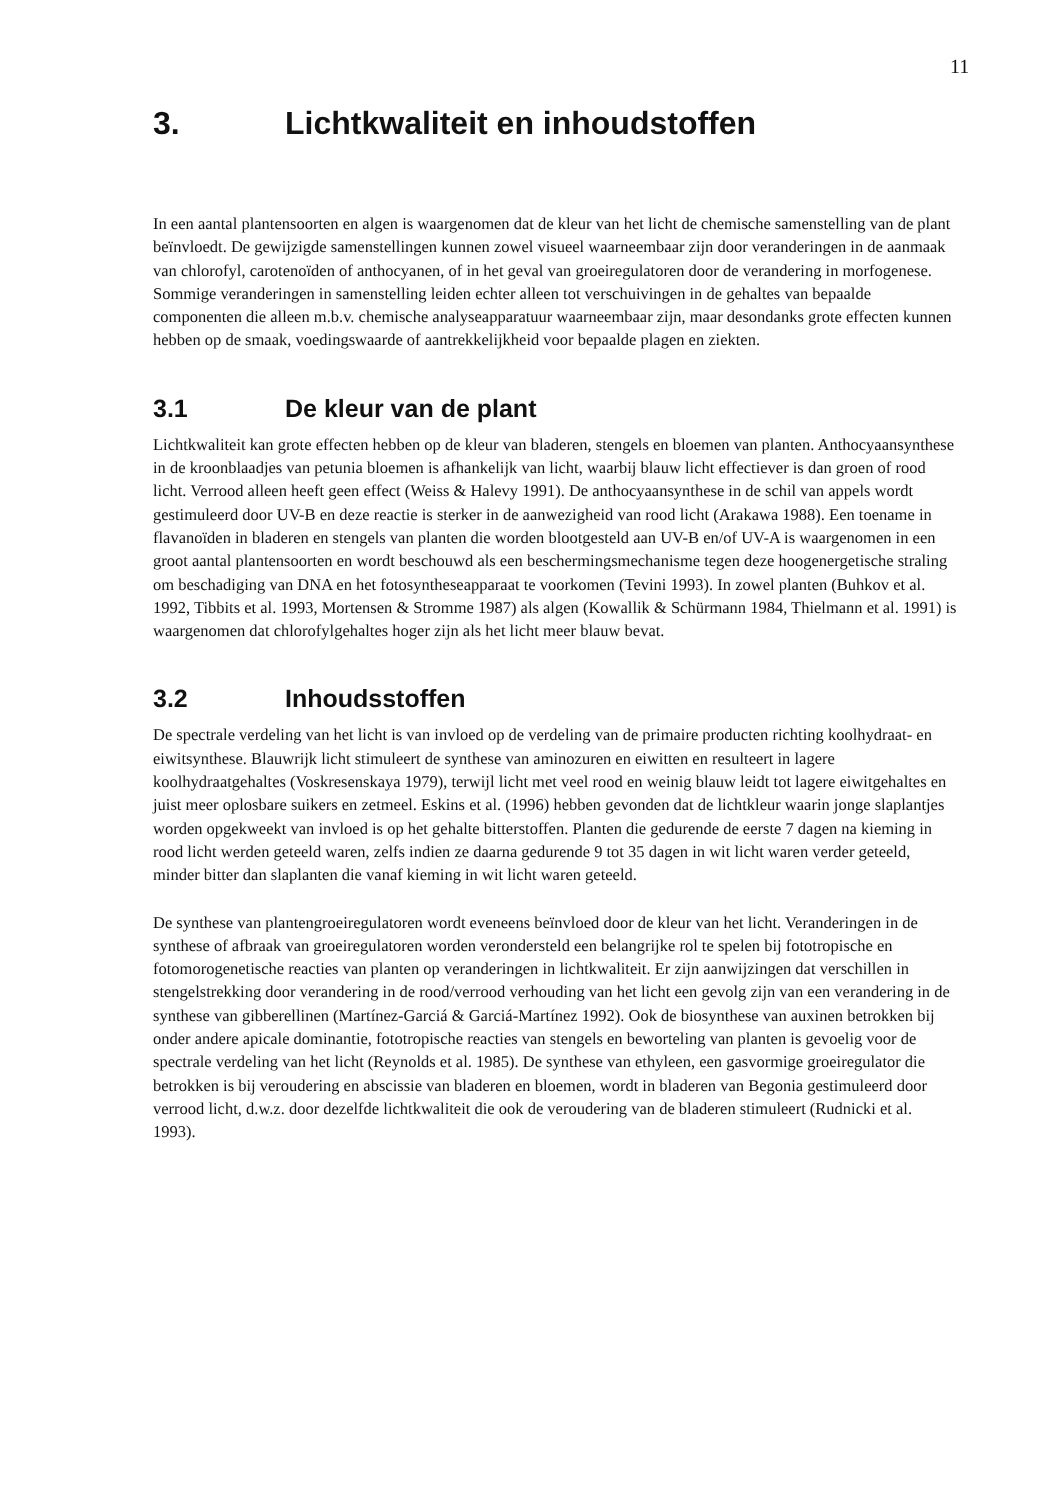11
3. Lichtkwaliteit en inhoudstoffen
In een aantal plantensoorten en algen is waargenomen dat de kleur van het licht de chemische samenstelling van de plant beïnvloedt. De gewijzigde samenstellingen kunnen zowel visueel waarneembaar zijn door veranderingen in de aanmaak van chlorofyl, carotenoïden of anthocyanen, of in het geval van groeiregulatoren door de verandering in morfogenese. Sommige veranderingen in samenstelling leiden echter alleen tot verschuivingen in de gehaltes van bepaalde componenten die alleen m.b.v. chemische analyseapparatuur waarneembaar zijn, maar desondanks grote effecten kunnen hebben op de smaak, voedingswaarde of aantrekkelijkheid voor bepaalde plagen en ziekten.
3.1 De kleur van de plant
Lichtkwaliteit kan grote effecten hebben op de kleur van bladeren, stengels en bloemen van planten. Anthocyaansynthese in de kroonblaadjes van petunia bloemen is afhankelijk van licht, waarbij blauw licht effectiever is dan groen of rood licht. Verrood alleen heeft geen effect (Weiss & Halevy 1991). De anthocyaansynthese in de schil van appels wordt gestimuleerd door UV-B en deze reactie is sterker in de aanwezigheid van rood licht (Arakawa 1988). Een toename in flavanoïden in bladeren en stengels van planten die worden blootgesteld aan UV-B en/of UV-A is waargenomen in een groot aantal plantensoorten en wordt beschouwd als een beschermingsmechanisme tegen deze hoogenergetische straling om beschadiging van DNA en het fotosyntheseapparaat te voorkomen (Tevini 1993). In zowel planten (Buhkov et al. 1992, Tibbits et al. 1993, Mortensen & Stromme 1987) als algen (Kowallik & Schürmann 1984, Thielmann et al. 1991) is waargenomen dat chlorofylgehaltes hoger zijn als het licht meer blauw bevat.
3.2 Inhoudsstoffen
De spectrale verdeling van het licht is van invloed op de verdeling van de primaire producten richting koolhydraat- en eiwitsynthese. Blauwrijk licht stimuleert de synthese van aminozuren en eiwitten en resulteert in lagere koolhydraatgehaltes (Voskresenskaya 1979), terwijl licht met veel rood en weinig blauw leidt tot lagere eiwitgehaltes en juist meer oplosbare suikers en zetmeel. Eskins et al. (1996) hebben gevonden dat de lichtkleur waarin jonge slaplantjes worden opgekweekt van invloed is op het gehalte bitterstoffen. Planten die gedurende de eerste 7 dagen na kieming in rood licht werden geteeld waren, zelfs indien ze daarna gedurende 9 tot 35 dagen in wit licht waren verder geteeld, minder bitter dan slaplanten die vanaf kieming in wit licht waren geteeld.
De synthese van plantengroeiregulatoren wordt eveneens beïnvloed door de kleur van het licht. Veranderingen in de synthese of afbraak van groeiregulatoren worden verondersteld een belangrijke rol te spelen bij fototropische en fotomorogenetische reacties van planten op veranderingen in lichtkwaliteit. Er zijn aanwijzingen dat verschillen in stengelstrekking door verandering in de rood/verrood verhouding van het licht een gevolg zijn van een verandering in de synthese van gibberellinen (Martínez-Garciá & Garciá-Martínez 1992). Ook de biosynthese van auxinen betrokken bij onder andere apicale dominantie, fototropische reacties van stengels en beworteling van planten is gevoelig voor de spectrale verdeling van het licht (Reynolds et al. 1985). De synthese van ethyleen, een gasvormige groeiregulator die betrokken is bij veroudering en abscissie van bladeren en bloemen, wordt in bladeren van Begonia gestimuleerd door verrood licht, d.w.z. door dezelfde lichtkwaliteit die ook de veroudering van de bladeren stimuleert (Rudnicki et al. 1993).